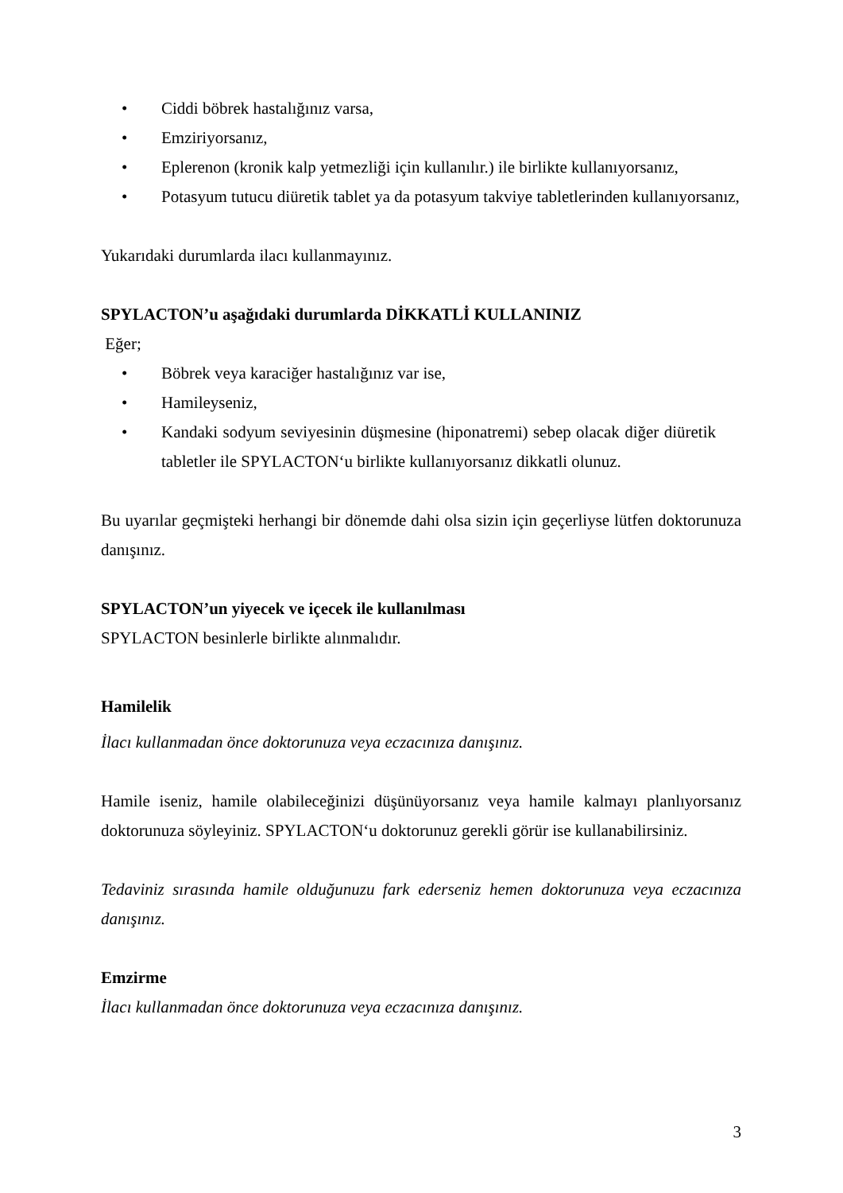• Ciddi böbrek hastalığınız varsa,
• Emziriyorsanız,
• Eplerenon (kronik kalp yetmezliği için kullanılır.) ile birlikte kullanıyorsanız,
• Potasyum tutucu diüretik tablet ya da potasyum takviye tabletlerinden kullanıyorsanız,
Yukarıdaki durumlarda ilacı kullanmayınız.
SPYLACTON’u aşağıdaki durumlarda DİKKATLİ KULLANINIZ
Eğer;
• Böbrek veya karaciğer hastalığınız var ise,
• Hamileyseniz,
• Kandaki sodyum seviyesinin düşmesine (hiponatremi) sebep olacak diğer diüretik tabletler ile SPYLACTON‘u birlikte kullanıyorsanız dikkatli olunuz.
Bu uyarılar geçmişteki herhangi bir dönemde dahi olsa sizin için geçerliyse lütfen doktorunuza danışınız.
SPYLACTON’un yiyecek ve içecek ile kullanılması
SPYLACTON besinlerle birlikte alınmalıdır.
Hamilelik
İlacı kullanmadan önce doktorunuza veya eczacınıza danışınız.
Hamile iseniz, hamile olabileceğinizi düşünüyorsanız veya hamile kalmayı planlıyorsanız doktorunuza söyleyiniz. SPYLACTON‘u doktorunuz gerekli görür ise kullanabilirsiniz.
Tedaviniz sırasında hamile olduğunuzu fark ederseniz hemen doktorunuza veya eczacınıza danışınız.
Emzirme
İlacı kullanmadan önce doktorunuza veya eczacınıza danışınız.
3